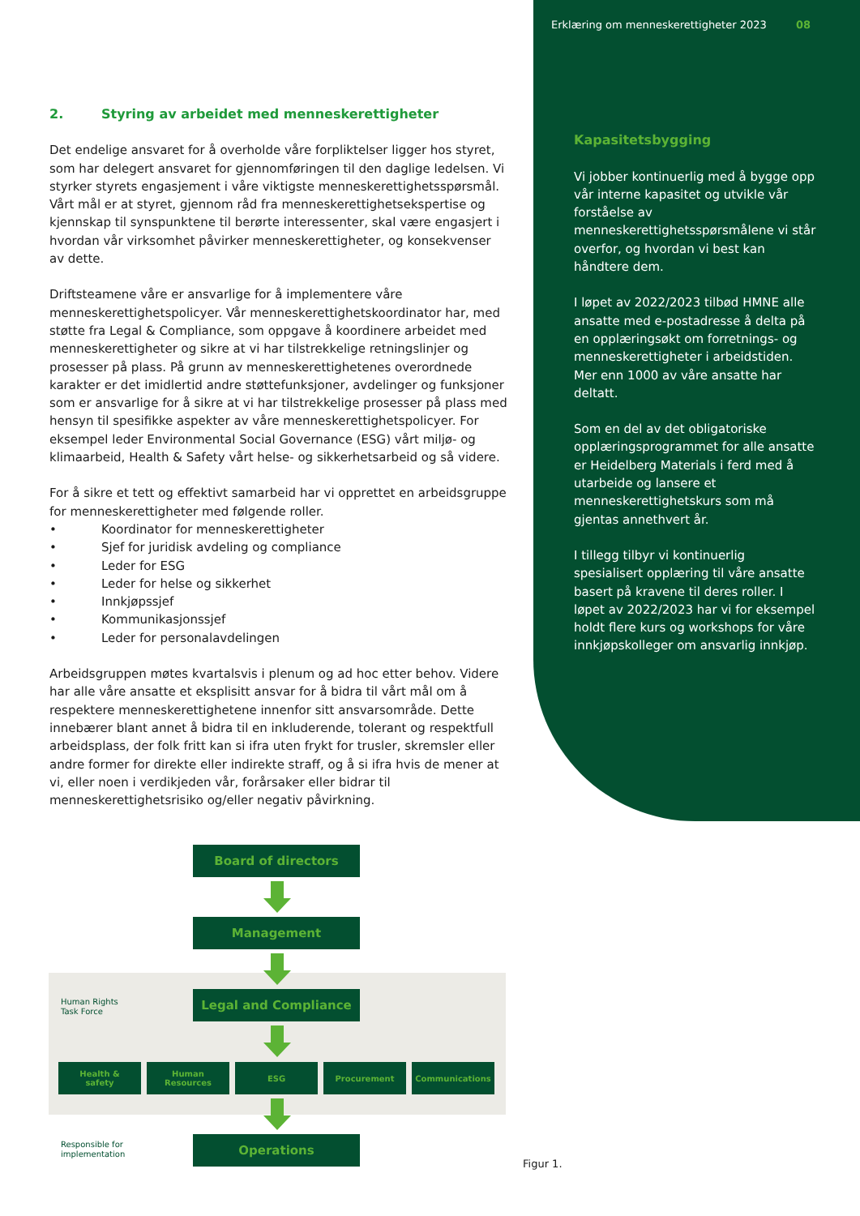Erklæring om menneskerettigheter 2023 08
Kapasitetsbygging
Vi jobber kontinuerlig med å bygge opp vår interne kapasitet og utvikle vår forståelse av menneskerettighetsspørsmålene vi står overfor, og hvordan vi best kan håndtere dem.
I løpet av 2022/2023 tilbød HMNE alle ansatte med e-postadresse å delta på en opplæringsøkt om forretnings- og menneskerettigheter i arbeidstiden. Mer enn 1000 av våre ansatte har deltatt.
Som en del av det obligatoriske opplæringsprogrammet for alle ansatte er Heidelberg Materials i ferd med å utarbeide og lansere et menneskerettighetskurs som må gjentas annethvert år.
I tillegg tilbyr vi kontinuerlig spesialisert opplæring til våre ansatte basert på kravene til deres roller. I løpet av 2022/2023 har vi for eksempel holdt flere kurs og workshops for våre innkjøpskolleger om ansvarlig innkjøp.
2. Styring av arbeidet med menneskerettigheter
Det endelige ansvaret for å overholde våre forpliktelser ligger hos styret, som har delegert ansvaret for gjennomføringen til den daglige ledelsen. Vi styrker styrets engasjement i våre viktigste menneskerettighetsspørsmål. Vårt mål er at styret, gjennom råd fra menneskerettighetsekspertise og kjennskap til synspunktene til berørte interessenter, skal være engasjert i hvordan vår virksomhet påvirker menneskerettigheter, og konsekvenser av dette.
Driftsteamene våre er ansvarlige for å implementere våre menneskerettighetspolicyer. Vår menneskerettighetskoordinator har, med støtte fra Legal & Compliance, som oppgave å koordinere arbeidet med menneskerettigheter og sikre at vi har tilstrekkelige retningslinjer og prosesser på plass. På grunn av menneskerettighetenes overordnede karakter er det imidlertid andre støttefunksjoner, avdelinger og funksjoner som er ansvarlige for å sikre at vi har tilstrekkelige prosesser på plass med hensyn til spesifikke aspekter av våre menneskerettighetspolicyer. For eksempel leder Environmental Social Governance (ESG) vårt miljø- og klimaarbeid, Health & Safety vårt helse- og sikkerhetsarbeid og så videre.
For å sikre et tett og effektivt samarbeid har vi opprettet en arbeidsgruppe for menneskerettigheter med følgende roller.
• Koordinator for menneskerettigheter
• Sjef for juridisk avdeling og compliance
• Leder for ESG
• Leder for helse og sikkerhet
• Innkjøpssjef
• Kommunikasjonssjef
• Leder for personalavdelingen
Arbeidsgruppen møtes kvartalsvis i plenum og ad hoc etter behov. Videre har alle våre ansatte et eksplisitt ansvar for å bidra til vårt mål om å respektere menneskerettighetene innenfor sitt ansvarsområde. Dette innebærer blant annet å bidra til en inkluderende, tolerant og respektfull arbeidsplass, der folk fritt kan si ifra uten frykt for trusler, skremsler eller andre former for direkte eller indirekte straff, og å si ifra hvis de mener at vi, eller noen i verdikjeden vår, forårsaker eller bidrar til menneskerettighetsrisiko og/eller negativ påvirkning.
Board of directors
Management
Human Rights
Task Force
Legal and Compliance
Health &
safety
Human
Resources
ESG Procurement Communications
Responsible for
implementation
Operations
Figur 1.